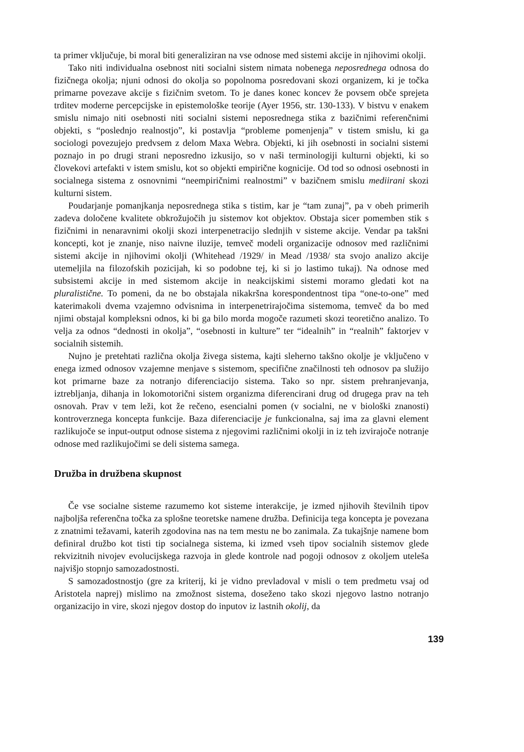ta primer vključuje, bi moral biti generaliziran na vse odnose med sistemi akcije in njihovimi okolji.
Tako niti individualna osebnost niti socialni sistem nimata nobenega neposrednega odnosa do fizičnega okolja; njuni odnosi do okolja so popolnoma posredovani skozi organizem, ki je točka primarne povezave akcije s fizičnim svetom. To je danes konec koncev že povsem obče sprejeta trditev moderne percepcijske in epistemološke teorije (Ayer 1956, str. 130-133). V bistvu v enakem smislu nimajo niti osebnosti niti socialni sistemi neposrednega stika z bazičnimi referenčnimi objekti, s “poslednjo realnostjo”, ki postavlja “probleme pomenjenja” v tistem smislu, ki ga sociologi povezujejo predvsem z delom Maxa Webra. Objekti, ki jih osebnosti in socialni sistemi poznajo in po drugi strani neposredno izkusijo, so v naši terminologiji kulturni objekti, ki so človekovi artefakti v istem smislu, kot so objekti empirične kognicije. Od tod so odnosi osebnosti in socialnega sistema z osnovnimi “neempiričnimi realnostmi” v bazičnem smislu mediirani skozi kulturni sistem.
Poudarjanje pomanjkanja neposrednega stika s tistim, kar je “tam zunaj”, pa v obeh primerih zadeva določene kvalitete obkrožujočih ju sistemov kot objektov. Obstaja sicer pomemben stik s fizičnimi in nenaravnimi okolji skozi interpenetracijo slednjih v sisteme akcije. Vendar pa takšni koncepti, kot je znanje, niso naivne iluzije, temveč modeli organizacije odnosov med različnimi sistemi akcije in njihovimi okolji (Whitehead /1929/ in Mead /1938/ sta svojo analizo akcije utemeljila na filozofskih pozicijah, ki so podobne tej, ki si jo lastimo tukaj). Na odnose med subsistemi akcije in med sistemom akcije in neakcijskimi sistemi moramo gledati kot na pluralistične. To pomeni, da ne bo obstajala nikakršna korespondentnost tipa “one-to-one” med katerimakoli dvema vzajemno odvisnima in interpenetrirajočima sistemoma, temveč da bo med njimi obstajal kompleksni odnos, ki bi ga bilo morda mogoče razumeti skozi teoretično analizo. To velja za odnos “dednosti in okolja”, “osebnosti in kulture” ter “idealnih” in “realnih” faktorjev v socialnih sistemih.
Nujno je pretehtati različna okolja živega sistema, kajti sleherno takšno okolje je vključeno v enega izmed odnosov vzajemne menjave s sistemom, specifične značilnosti teh odnosov pa služijo kot primarne baze za notranjo diferenciacijo sistema. Tako so npr. sistem prehranjevanja, iztrebljanja, dihanja in lokomotorični sistem organizma diferencirani drug od drugega prav na teh osnovah. Prav v tem leži, kot že rečeno, esencialni pomen (v socialni, ne v biološki znanosti) kontroverznega koncepta funkcije. Baza diferenciacije je funkcionalna, saj ima za glavni element razlikujoče se input-output odnose sistema z njegovimi različnimi okolji in iz teh izvirajoče notranje odnose med razlikujočimi se deli sistema samega.
Družba in družbena skupnost
Če vse socialne sisteme razumemo kot sisteme interakcije, je izmed njihovih številnih tipov najboljša referenčna točka za splošne teoretske namene družba. Definicija tega koncepta je povezana z znatnimi težavami, katerih zgodovina nas na tem mestu ne bo zanimala. Za tukajšnje namene bom definiral družbo kot tisti tip socialnega sistema, ki izmed vseh tipov socialnih sistemov glede rekvizitnih nivojev evolucijskega razvoja in glede kontrole nad pogoji odnosov z okoljem uteleša najvišjo stopnjo samozadostnosti.
S samozadostnostjo (gre za kriterij, ki je vidno prevladoval v misli o tem predmetu vsaj od Aristotela naprej) mislimo na zmožnost sistema, doseženo tako skozi njegovo lastno notranjo organizacijo in vire, skozi njegov dostop do inputov iz lastnih okolij, da
139